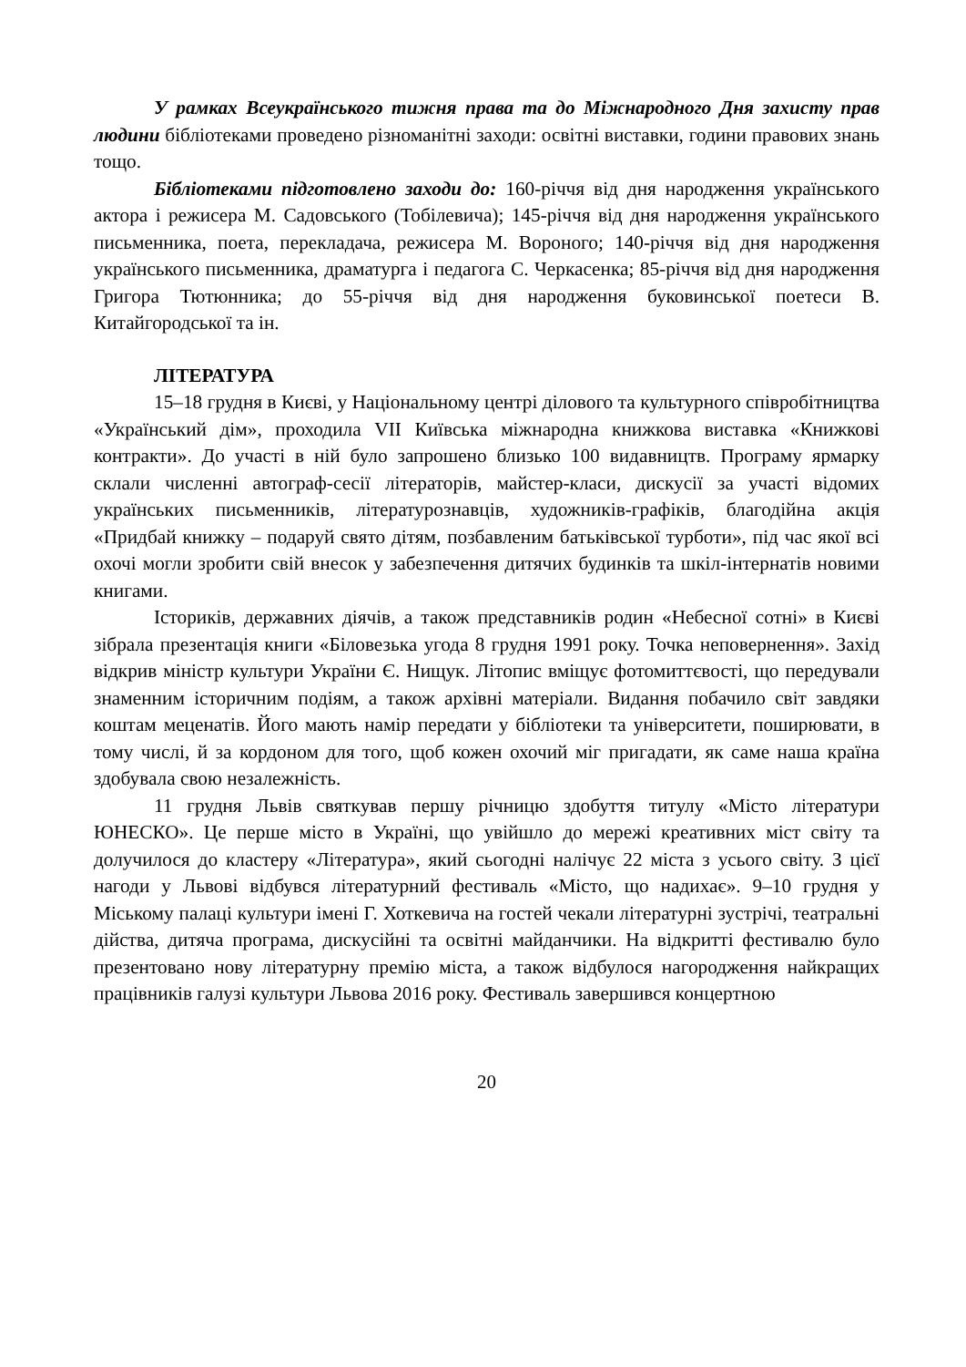У рамках Всеукраїнського тижня права та до Міжнародного Дня захисту прав людини бібліотеками проведено різноманітні заходи: освітні виставки, години правових знань тощо.
Бібліотеками підготовлено заходи до: 160-річчя від дня народження українського актора і режисера М. Садовського (Тобілевича); 145-річчя від дня народження українського письменника, поета, перекладача, режисера М. Вороного; 140-річчя від дня народження українського письменника, драматурга і педагога С. Черкасенка; 85-річчя від дня народження Григора Тютюнника; до 55-річчя від дня народження буковинської поетеси В. Китайгородської та ін.
ЛІТЕРАТУРА
15–18 грудня в Києві, у Національному центрі ділового та культурного співробітництва «Український дім», проходила VII Київська міжнародна книжкова виставка «Книжкові контракти». До участі в ній було запрошено близько 100 видавництв. Програму ярмарку склали численні автограф-сесії літераторів, майстер-класи, дискусії за участі відомих українських письменників, літературознавців, художників-графіків, благодійна акція «Придбай книжку – подаруй свято дітям, позбавленим батьківської турботи», під час якої всі охочі могли зробити свій внесок у забезпечення дитячих будинків та шкіл-інтернатів новими книгами.
Істориків, державних діячів, а також представників родин «Небесної сотні» в Києві зібрала презентація книги «Біловезька угода 8 грудня 1991 року. Точка неповернення». Захід відкрив міністр культури України Є. Нищук. Літопис вміщує фотомиттєвості, що передували знаменним історичним подіям, а також архівні матеріали. Видання побачило світ завдяки коштам меценатів. Його мають намір передати у бібліотеки та університети, поширювати, в тому числі, й за кордоном для того, щоб кожен охочий міг пригадати, як саме наша країна здобувала свою незалежність.
11 грудня Львів святкував першу річницю здобуття титулу «Місто літератури ЮНЕСКО». Це перше місто в Україні, що увійшло до мережі креативних міст світу та долучилося до кластеру «Література», який сьогодні налічує 22 міста з усього світу. З цієї нагоди у Львові відбувся літературний фестиваль «Місто, що надихає». 9–10 грудня у Міському палаці культури імені Г. Хоткевича на гостей чекали літературні зустрічі, театральні дійства, дитяча програма, дискусійні та освітні майданчики. На відкритті фестивалю було презентовано нову літературну премію міста, а також відбулося нагородження найкращих працівників галузі культури Львова 2016 року. Фестиваль завершився концертною
20